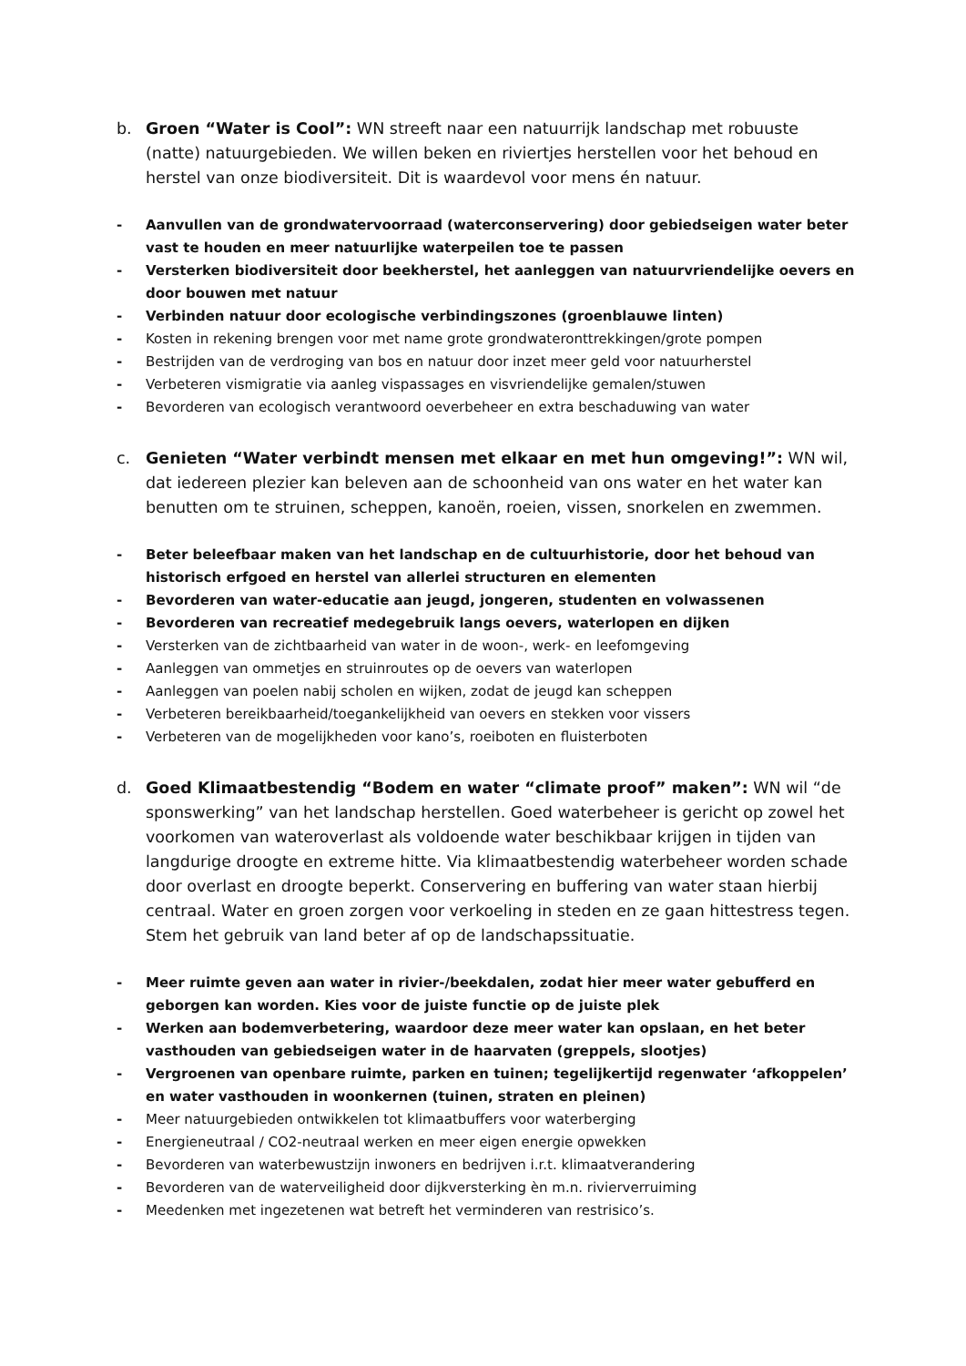b. Groen “Water is Cool”: WN streeft naar een natuurrijk landschap met robuuste (natte) natuurgebieden. We willen beken en riviertjes herstellen voor het behoud en herstel van onze biodiversiteit. Dit is waardevol voor mens én natuur.
- Aanvullen van de grondwatervoorraad (waterconservering) door gebiedseigen water beter vast te houden en meer natuurlijke waterpeilen toe te passen
- Versterken biodiversiteit door beekherstel, het aanleggen van natuurvriendelijke oevers en door bouwen met natuur
- Verbinden natuur door ecologische verbindingszones (groenblauwe linten)
- Kosten in rekening brengen voor met name grote grondwateronttrekkingen/grote pompen
- Bestrijden van de verdroging van bos en natuur door inzet meer geld voor natuurherstel
- Verbeteren vismigratie via aanleg vispassages en visvriendelijke gemalen/stuwen
- Bevorderen van ecologisch verantwoord oeverbeheer en extra beschaduwing van water
c. Genieten “Water verbindt mensen met elkaar en met hun omgeving!”: WN wil, dat iedereen plezier kan beleven aan de schoonheid van ons water en het water kan benutten om te struinen, scheppen, kanoën, roeien, vissen, snorkelen en zwemmen.
- Beter beleefbaar maken van het landschap en de cultuurhistorie, door het behoud van historisch erfgoed en herstel van allerlei structuren en elementen
- Bevorderen van water-educatie aan jeugd, jongeren, studenten en volwassenen
- Bevorderen van recreatief medegebruik langs oevers, waterlopen en dijken
- Versterken van de zichtbaarheid van water in de woon-, werk- en leefomgeving
- Aanleggen van ommetjes en struinroutes op de oevers van waterlopen
- Aanleggen van poelen nabij scholen en wijken, zodat de jeugd kan scheppen
- Verbeteren bereikbaarheid/toegankelijkheid van oevers en stekken voor vissers
- Verbeteren van de mogelijkheden voor kano’s, roeiboten en fluisterboten
d. Goed Klimaatbestendig “Bodem en water “climate proof” maken”: WN wil “de sponswerking” van het landschap herstellen. Goed waterbeheer is gericht op zowel het voorkomen van wateroverlast als voldoende water beschikbaar krijgen in tijden van langdurige droogte en extreme hitte. Via klimaatbestendig waterbeheer worden schade door overlast en droogte beperkt. Conservering en buffering van water staan hierbij centraal. Water en groen zorgen voor verkoeling in steden en ze gaan hittestress tegen. Stem het gebruik van land beter af op de landschapssituatie.
- Meer ruimte geven aan water in rivier-/beekdalen, zodat hier meer water gebufferd en geborgen kan worden. Kies voor de juiste functie op de juiste plek
- Werken aan bodemverbetering, waardoor deze meer water kan opslaan, en het beter vasthouden van gebiedseigen water in de haarvaten (greppels, slootjes)
- Vergroenen van openbare ruimte, parken en tuinen; tegelijkertijd regenwater ‘afkoppelen’ en water vasthouden in woonkernen (tuinen, straten en pleinen)
- Meer natuurgebieden ontwikkelen tot klimaatbuffers voor waterberging
- Energieneutraal / CO2-neutraal werken en meer eigen energie opwekken
- Bevorderen van waterbewustzijn inwoners en bedrijven i.r.t. klimaatverandering
- Bevorderen van de waterveiligheid door dijkversterking èn m.n. rivierverruiming
- Meedenken met ingezetenen wat betreft het verminderen van restrisico’s.